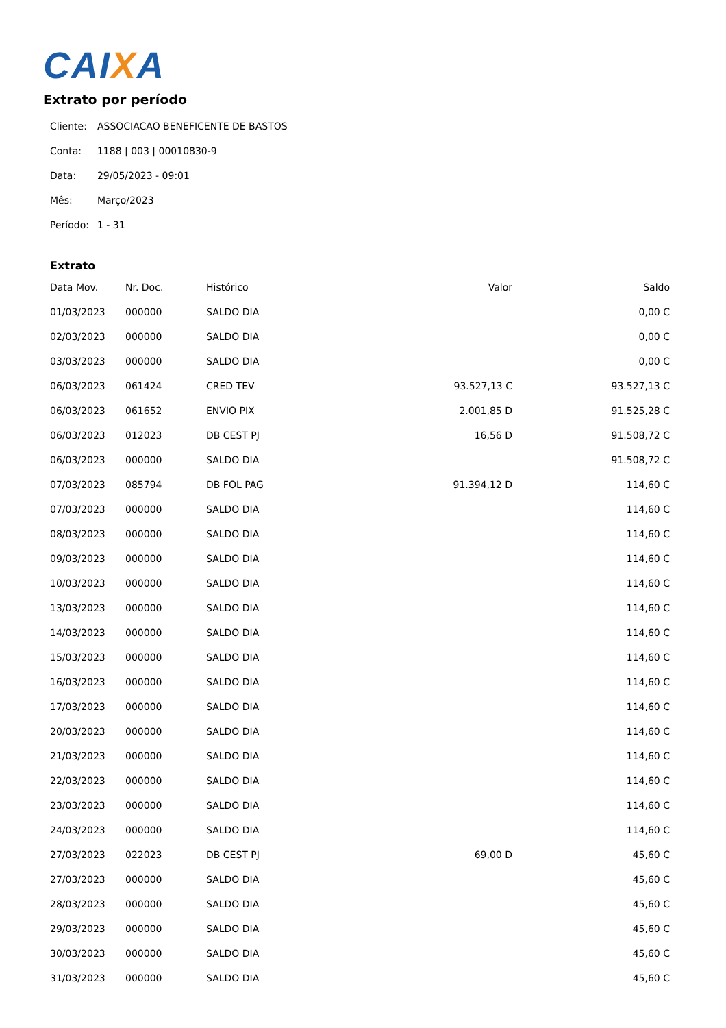CAIXA
Extrato por período
| Cliente: | ASSOCIACAO BENEFICENTE DE BASTOS |
| Conta: | 1188 / 003 / 00010830-9 |
| Data: | 29/05/2023 - 09:01 |
| Mês: | Março/2023 |
| Período: | 1 - 31 |
Extrato
| Data Mov. | Nr. Doc. | Histórico | Valor | Saldo |
| --- | --- | --- | --- | --- |
| 01/03/2023 | 000000 | SALDO DIA | | 0,00 C |
| 02/03/2023 | 000000 | SALDO DIA | | 0,00 C |
| 03/03/2023 | 000000 | SALDO DIA | | 0,00 C |
| 06/03/2023 | 061424 | CRED TEV | 93.527,13 C | 93.527,13 C |
| 06/03/2023 | 061652 | ENVIO PIX | 2.001,85 D | 91.525,28 C |
| 06/03/2023 | 012023 | DB CEST PJ | 16,56 D | 91.508,72 C |
| 06/03/2023 | 000000 | SALDO DIA | | 91.508,72 C |
| 07/03/2023 | 085794 | DB FOL PAG | 91.394,12 D | 114,60 C |
| 07/03/2023 | 000000 | SALDO DIA | | 114,60 C |
| 08/03/2023 | 000000 | SALDO DIA | | 114,60 C |
| 09/03/2023 | 000000 | SALDO DIA | | 114,60 C |
| 10/03/2023 | 000000 | SALDO DIA | | 114,60 C |
| 13/03/2023 | 000000 | SALDO DIA | | 114,60 C |
| 14/03/2023 | 000000 | SALDO DIA | | 114,60 C |
| 15/03/2023 | 000000 | SALDO DIA | | 114,60 C |
| 16/03/2023 | 000000 | SALDO DIA | | 114,60 C |
| 17/03/2023 | 000000 | SALDO DIA | | 114,60 C |
| 20/03/2023 | 000000 | SALDO DIA | | 114,60 C |
| 21/03/2023 | 000000 | SALDO DIA | | 114,60 C |
| 22/03/2023 | 000000 | SALDO DIA | | 114,60 C |
| 23/03/2023 | 000000 | SALDO DIA | | 114,60 C |
| 24/03/2023 | 000000 | SALDO DIA | | 114,60 C |
| 27/03/2023 | 022023 | DB CEST PJ | 69,00 D | 45,60 C |
| 27/03/2023 | 000000 | SALDO DIA | | 45,60 C |
| 28/03/2023 | 000000 | SALDO DIA | | 45,60 C |
| 29/03/2023 | 000000 | SALDO DIA | | 45,60 C |
| 30/03/2023 | 000000 | SALDO DIA | | 45,60 C |
| 31/03/2023 | 000000 | SALDO DIA | | 45,60 C |